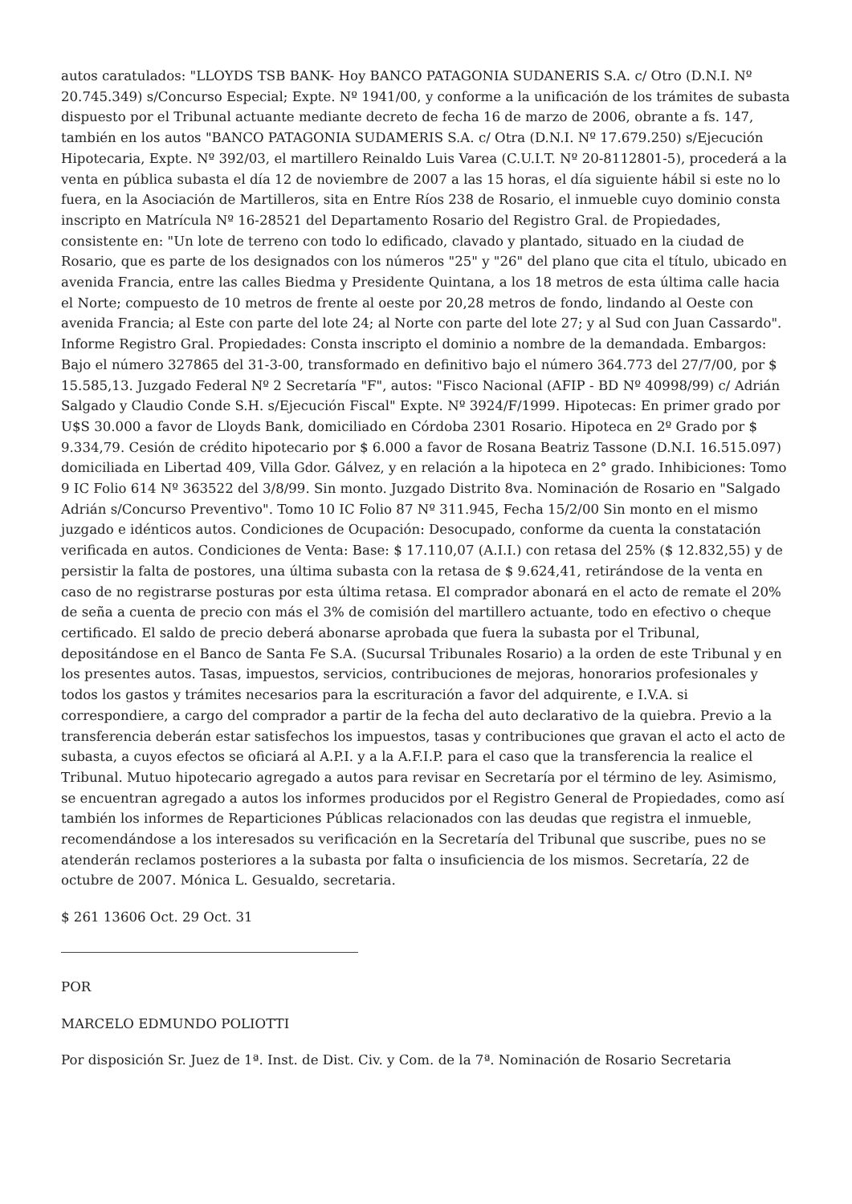autos caratulados: "LLOYDS TSB BANK- Hoy BANCO PATAGONIA SUDANERIS S.A. c/ Otro (D.N.I. Nº 20.745.349) s/Concurso Especial; Expte. Nº 1941/00, y conforme a la unificación de los trámites de subasta dispuesto por el Tribunal actuante mediante decreto de fecha 16 de marzo de 2006, obrante a fs. 147, también en los autos "BANCO PATAGONIA SUDAMERIS S.A. c/ Otra (D.N.I. Nº 17.679.250) s/Ejecución Hipotecaria, Expte. Nº 392/03, el martillero Reinaldo Luis Varea (C.U.I.T. Nº 20-8112801-5), procederá a la venta en pública subasta el día 12 de noviembre de 2007 a las 15 horas, el día siguiente hábil si este no lo fuera, en la Asociación de Martilleros, sita en Entre Ríos 238 de Rosario, el inmueble cuyo dominio consta inscripto en Matrícula Nº 16-28521 del Departamento Rosario del Registro Gral. de Propiedades, consistente en: "Un lote de terreno con todo lo edificado, clavado y plantado, situado en la ciudad de Rosario, que es parte de los designados con los números "25" y "26" del plano que cita el título, ubicado en avenida Francia, entre las calles Biedma y Presidente Quintana, a los 18 metros de esta última calle hacia el Norte; compuesto de 10 metros de frente al oeste por 20,28 metros de fondo, lindando al Oeste con avenida Francia; al Este con parte del lote 24; al Norte con parte del lote 27; y al Sud con Juan Cassardo". Informe Registro Gral. Propiedades: Consta inscripto el dominio a nombre de la demandada. Embargos: Bajo el número 327865 del 31-3-00, transformado en definitivo bajo el número 364.773 del 27/7/00, por $ 15.585,13. Juzgado Federal Nº 2 Secretaría "F", autos: "Fisco Nacional (AFIP - BD Nº 40998/99) c/ Adrián Salgado y Claudio Conde S.H. s/Ejecución Fiscal" Expte. Nº 3924/F/1999. Hipotecas: En primer grado por U$S 30.000 a favor de Lloyds Bank, domiciliado en Córdoba 2301 Rosario. Hipoteca en 2º Grado por $ 9.334,79. Cesión de crédito hipotecario por $ 6.000 a favor de Rosana Beatriz Tassone (D.N.I. 16.515.097) domiciliada en Libertad 409, Villa Gdor. Gálvez, y en relación a la hipoteca en 2° grado. Inhibiciones: Tomo 9 IC Folio 614 Nº 363522 del 3/8/99. Sin monto. Juzgado Distrito 8va. Nominación de Rosario en "Salgado Adrián s/Concurso Preventivo". Tomo 10 IC Folio 87 Nº 311.945, Fecha 15/2/00 Sin monto en el mismo juzgado e idénticos autos. Condiciones de Ocupación: Desocupado, conforme da cuenta la constatación verificada en autos. Condiciones de Venta: Base: $ 17.110,07 (A.I.I.) con retasa del 25% ($ 12.832,55) y de persistir la falta de postores, una última subasta con la retasa de $ 9.624,41, retirándose de la venta en caso de no registrarse posturas por esta última retasa. El comprador abonará en el acto de remate el 20% de seña a cuenta de precio con más el 3% de comisión del martillero actuante, todo en efectivo o cheque certificado. El saldo de precio deberá abonarse aprobada que fuera la subasta por el Tribunal, depositándose en el Banco de Santa Fe S.A. (Sucursal Tribunales Rosario) a la orden de este Tribunal y en los presentes autos. Tasas, impuestos, servicios, contribuciones de mejoras, honorarios profesionales y todos los gastos y trámites necesarios para la escrituración a favor del adquirente, e I.V.A. si correspondiere, a cargo del comprador a partir de la fecha del auto declarativo de la quiebra. Previo a la transferencia deberán estar satisfechos los impuestos, tasas y contribuciones que gravan el acto el acto de subasta, a cuyos efectos se oficiará al A.P.I. y a la A.F.I.P. para el caso que la transferencia la realice el Tribunal. Mutuo hipotecario agregado a autos para revisar en Secretaría por el término de ley. Asimismo, se encuentran agregado a autos los informes producidos por el Registro General de Propiedades, como así también los informes de Reparticiones Públicas relacionados con las deudas que registra el inmueble, recomendándose a los interesados su verificación en la Secretaría del Tribunal que suscribe, pues no se atenderán reclamos posteriores a la subasta por falta o insuficiencia de los mismos. Secretaría, 22 de octubre de 2007. Mónica L. Gesualdo, secretaria.
$ 261 13606 Oct. 29 Oct. 31
POR
MARCELO EDMUNDO POLIOTTI
Por disposición Sr. Juez de 1ª. Inst. de Dist. Civ. y Com. de la 7ª. Nominación de Rosario Secretaria